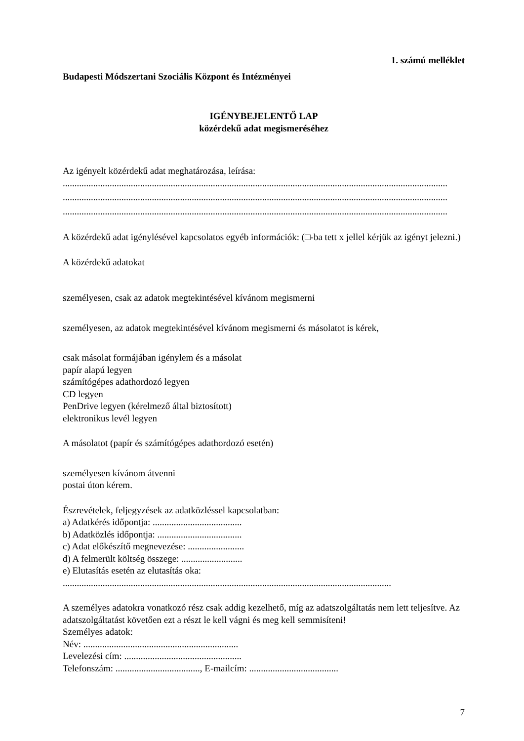1. számú melléklet
Budapesti Módszertani Szociális Központ és Intézményei
IGÉNYBEJELENTŐ LAP
közérdekű adat megismeréséhez
Az igényelt közérdekű adat meghatározása, leírása:
....................................................................................................................................................................
....................................................................................................................................................................
....................................................................................................................................................................
A közérdekű adat igénylésével kapcsolatos egyéb információk: (□-ba tett x jellel kérjük az igényt jelezni.)
A közérdekű adatokat
személyesen, csak az adatok megtekintésével kívánom megismerni
személyesen, az adatok megtekintésével kívánom megismerni és másolatot is kérek,
csak másolat formájában igénylem és a másolat
papír alapú legyen
számítógépes adathordozó legyen
CD legyen
PenDrive legyen (kérelmező által biztosított)
elektronikus levél legyen
A másolatot (papír és számítógépes adathordozó esetén)
személyesen kívánom átvenni
postai úton kérem.
Észrevételek, feljegyzések az adatközléssel kapcsolatban:
a) Adatkérés időpontja: ......................................
b) Adatközlés időpontja: ....................................
c) Adat előkészítő megnevezése: ........................
d) A felmerült költség összege: ..........................
e) Elutasítás esetén az elutasítás oka:
............................................................................................................................................
A személyes adatokra vonatkozó rész csak addig kezelhető, míg az adatszolgáltatás nem lett teljesítve. Az adatszolgáltatást követően ezt a részt le kell vágni és meg kell semmisíteni!
Személyes adatok:
Név: ..................................................................
Levelezési cím: ..................................................
Telefonszám: ...................................., E-mailcím: ......................................
7